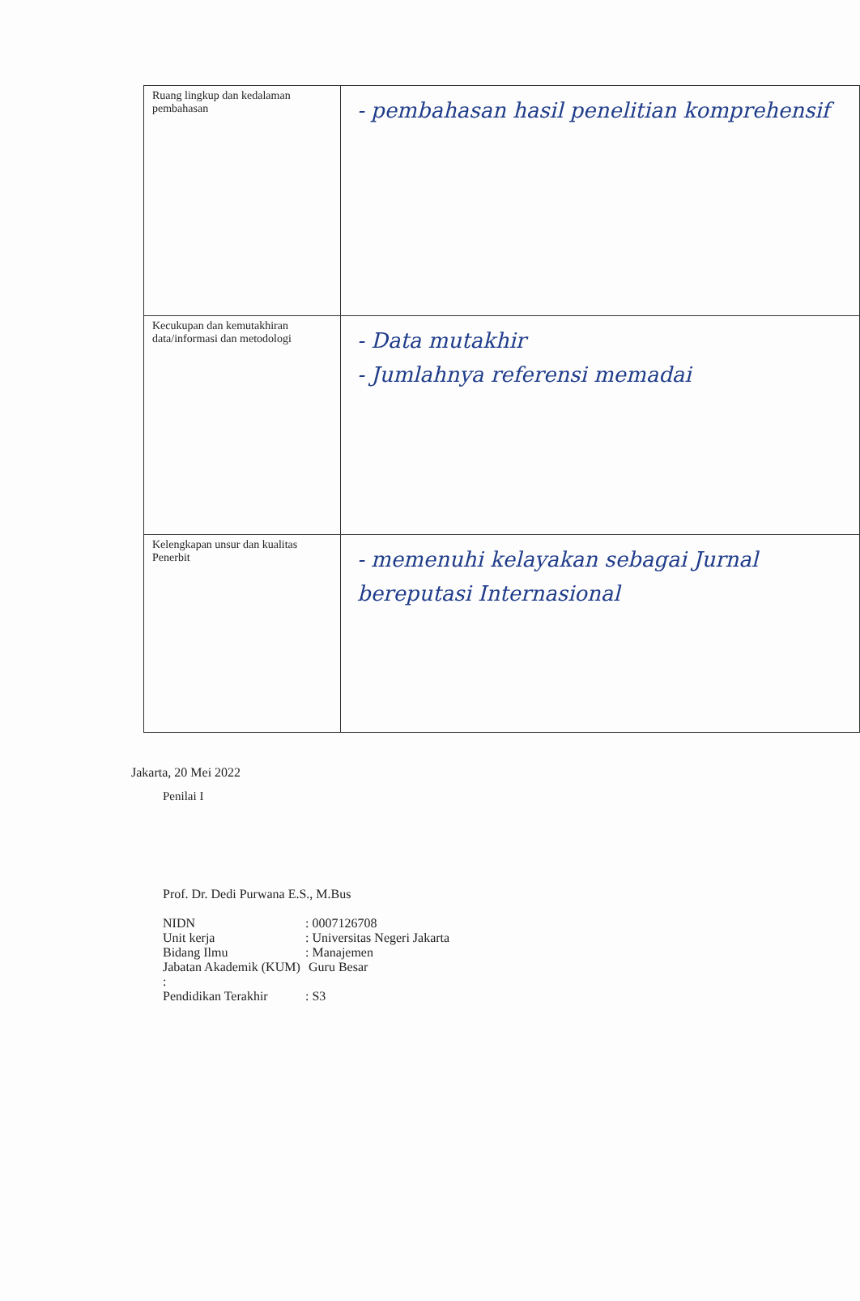| Ruang lingkup dan kedalaman pembahasan | - pembahasan hasil penelitian komprehensif |
| Kecukupan dan kemutakhiran data/informasi dan metodologi | - Data mutakhir - Jumlahnya referensi memadai |
| Kelengkapan unsur dan kualitas Penerbit | - memenuhi kelayakan sebagai Jurnal bereputasi Internasional |
Jakarta, 20 Mei 2022
Penilai I
Prof. Dr. Dedi Purwana E.S., M.Bus
NIDN: 0007126708
Unit kerja: Universitas Negeri Jakarta
Bidang Ilmu: Manajemen
Jabatan Akademik (KUM) : Guru Besar
Pendidikan Terakhir: S3